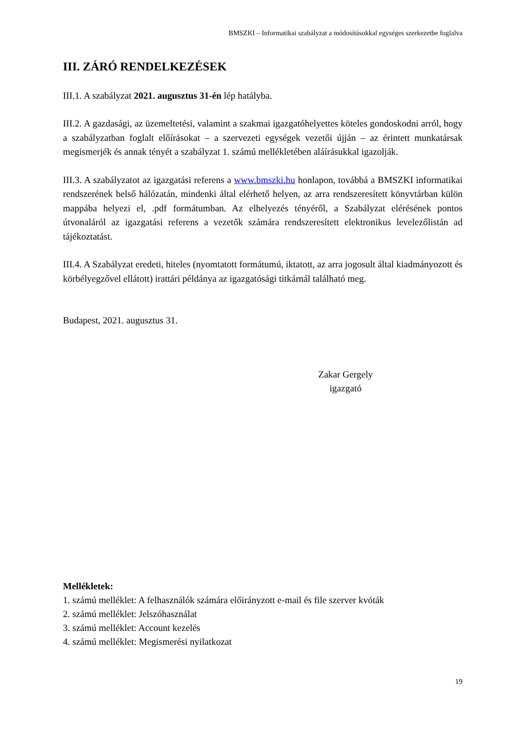BMSZKI – Informatikai szabályzat a módosításokkal egységes szerkezetbe foglalva
III. ZÁRÓ RENDELKEZÉSEK
III.1. A szabályzat 2021. augusztus 31-én lép hatályba.
III.2. A gazdasági, az üzemeltetési, valamint a szakmai igazgatóhelyettes köteles gondoskodni arról, hogy a szabályzatban foglalt előírásokat – a szervezeti egységek vezetői újján – az érintett munkatársak megismerjék és annak tényét a szabályzat 1. számú mellékletében aláírásukkal igazolják.
III.3. A szabályzatot az igazgatási referens a www.bmszki.hu honlapon, továbbá a BMSZKI informatikai rendszerének belső hálózatán, mindenki által elérhető helyen, az arra rendszeresített könyvtárban külön mappába helyezi el, .pdf formátumban. Az elhelyezés tényéről, a Szabályzat elérésének pontos útvonaláról az igazgatási referens a vezetők számára rendszeresített elektronikus levelezőlistán ad tájékoztatást.
III.4. A Szabályzat eredeti, hiteles (nyomtatott formátumú, iktatott, az arra jogosult által kiadmányozott és körbélyegzővel ellátott) irattári példánya az igazgatósági titkárnál található meg.
Budapest, 2021. augusztus 31.
Zakar Gergely
igazgató
Mellékletek:
1. számú melléklet: A felhasználók számára előirányzott e-mail és file szerver kvóták
2. számú melléklet: Jelszóhasználat
3. számú melléklet: Account kezelés
4. számú melléklet: Megismerési nyilatkozat
19